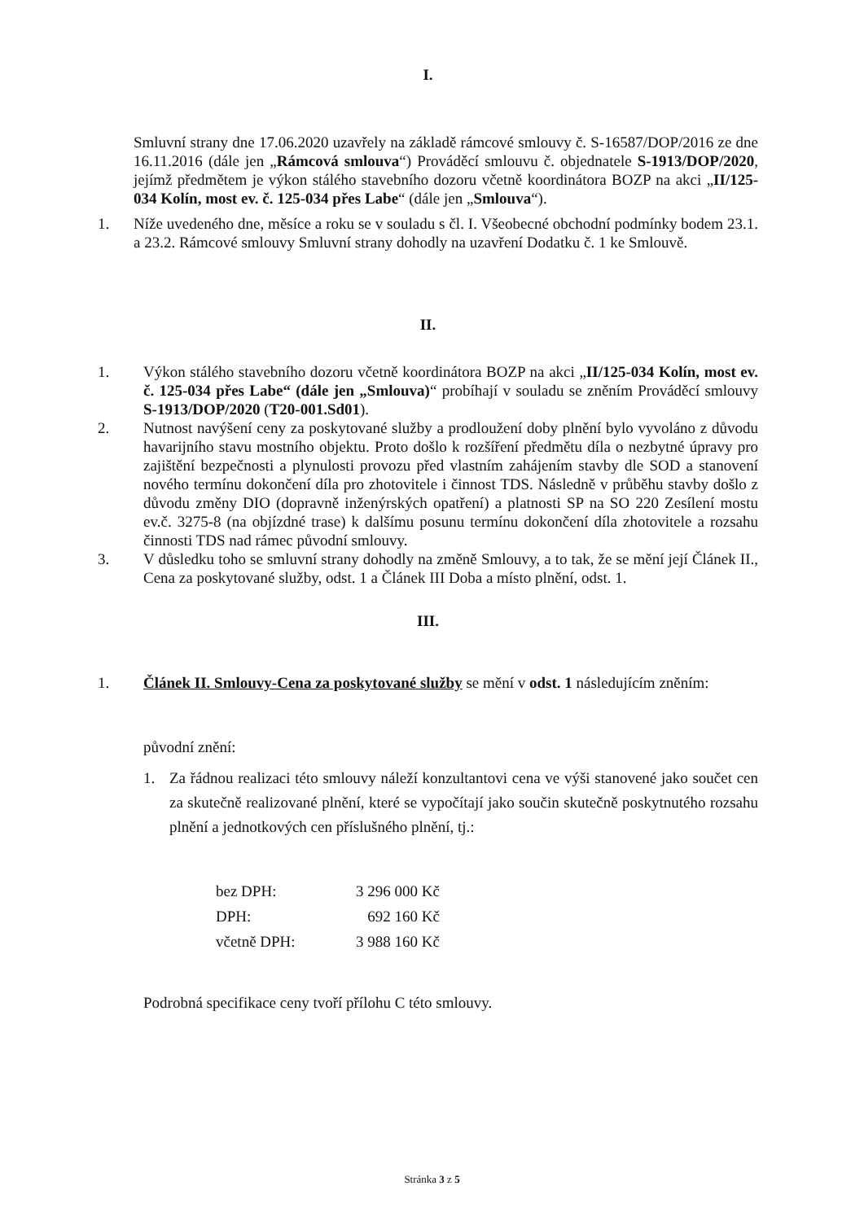I.
Smluvní strany dne 17.06.2020 uzavřely na základě rámcové smlouvy č. S-16587/DOP/2016 ze dne 16.11.2016 (dále jen „Rámcová smlouva“) Prováděcí smlouvu č. objednatele S-1913/DOP/2020, jejímž předmětem je výkon stálého stavebního dozoru včetně koordinátora BOZP na akci „II/125-034 Kolín, most ev. č. 125-034 přes Labe“ (dále jen „Smlouva“).
1. Níže uvedeného dne, měsíce a roku se v souladu s čl. I. Všeobecné obchodní podmínky bodem 23.1. a 23.2. Rámcové smlouvy Smluvní strany dohodly na uzavření Dodatku č. 1 ke Smlouvě.
II.
1. Výkon stálého stavebního dozoru včetně koordinátora BOZP na akci „II/125-034 Kolín, most ev. č. 125-034 přes Labe“ (dále jen „Smlouva)“ probíhají v souladu se zněním Prováděcí smlouvy S-1913/DOP/2020 (T20-001.Sd01).
2. Nutnost navýšení ceny za poskytované služby a prodloužení doby plnění bylo vyvoláno z důvodu havarijního stavu mostního objektu. Proto došlo k rozšíření předmětu díla o nezbytné úpravy pro zajištění bezpečnosti a plynulosti provozu před vlastním zahájením stavby dle SOD a stanovení nového termínu dokončení díla pro zhotovitele i činnost TDS. Následně v průběhu stavby došlo z důvodu změny DIO (dopravně inženýrských opatření) a platnosti SP na SO 220 Zesílení mostu ev.č. 3275-8 (na objízdné trase) k dalšímu posunu termínu dokončení díla zhotovitele a rozsahu činnosti TDS nad rámec původní smlouvy.
3. V důsledku toho se smluvní strany dohodly na změně Smlouvy, a to tak, že se mění její Článek II., Cena za poskytované služby, odst. 1 a Článek III Doba a místo plnění, odst. 1.
III.
1. Článek II. Smlouvy-Cena za poskytované služby se mění v odst. 1 následujícím zněním:
původní znění:
1. Za řádnou realizaci této smlouvy náleží konzultantovi cena ve výši stanovené jako součet cen za skutečně realizované plnění, které se vypočítají jako součin skutečně poskytnutého rozsahu plnění a jednotkových cen příslušného plnění, tj.:
| bez DPH: | 3 296 000 Kč |
| DPH: | 692 160 Kč |
| včetně DPH: | 3 988 160 Kč |
Podrobná specifikace ceny tvoří přílohu C této smlouvy.
Stránka 3 z 5